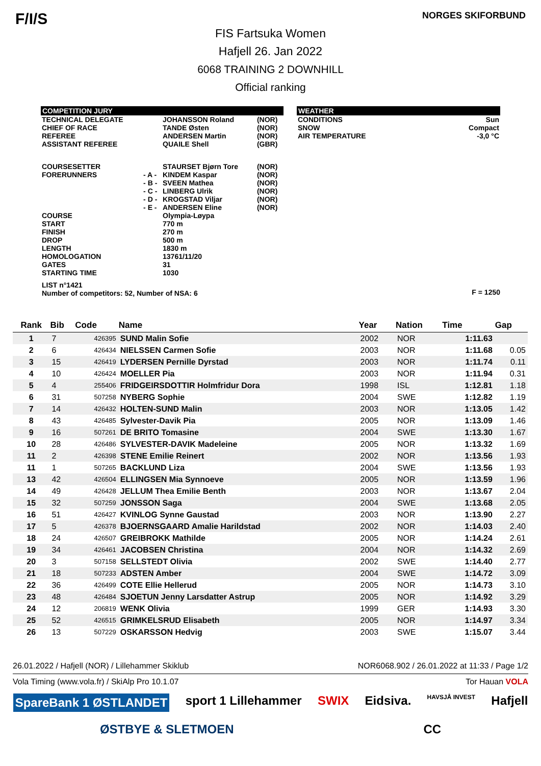F/I/S NORGES SKIFORBUND
FIS Fartsuka Women
Hafjell 26. Jan 2022
6068 TRAINING 2 DOWNHILL
Official ranking
COMPETITION JURY
| TECHNICAL DELEGATE | | JOHANSSON Roland | (NOR) |
| CHIEF OF RACE | | TANDE Østen | (NOR) |
| REFEREE | | ANDERSEN Martin | (NOR) |
| ASSISTANT REFEREE | | QUAILE Shell | (GBR) |
| COURSESETTER | | STAURSET Bjørn Tore | (NOR) |
| FORERUNNERS | - A - | KINDEM Kaspar | (NOR) |
| | - B - | SVEEN Mathea | (NOR) |
| | - C - | LINBERG Ulrik | (NOR) |
| | - D - | KROGSTAD Viljar | (NOR) |
| | - E - | ANDERSEN Eline | (NOR) |
| COURSE | | Olympia-Løypa | |
| START | | 770 m | |
| FINISH | | 270 m | |
| DROP | | 500 m | |
| LENGTH | | 1830 m | |
| HOMOLOGATION | | 13761/11/20 | |
| GATES | | 31 | |
| STARTING TIME | | 1030 | |
| LIST n°1421 Number of competitors: 52, Number of NSA: 6 | | | |
WEATHER
| CONDITIONS | Sun |
| SNOW | Compact |
| AIR TEMPERATURE | -3,0 °C |
F = 1250
| Rank | Bib | Code | Name | Year | Nation | Time | Gap |
| --- | --- | --- | --- | --- | --- | --- | --- |
| 1 | 7 | 426395 | SUND Malin Sofie | 2002 | NOR | 1:11.63 | |
| 2 | 6 | 426434 | NIELSSEN Carmen Sofie | 2003 | NOR | 1:11.68 | 0.05 |
| 3 | 15 | 426419 | LYDERSEN Pernille Dyrstad | 2003 | NOR | 1:11.74 | 0.11 |
| 4 | 10 | 426424 | MOELLER Pia | 2003 | NOR | 1:11.94 | 0.31 |
| 5 | 4 | 255406 | FRIDGEIRSDOTTIR Holmfridur Dora | 1998 | ISL | 1:12.81 | 1.18 |
| 6 | 31 | 507258 | NYBERG Sophie | 2004 | SWE | 1:12.82 | 1.19 |
| 7 | 14 | 426432 | HOLTEN-SUND Malin | 2003 | NOR | 1:13.05 | 1.42 |
| 8 | 43 | 426485 | Sylvester-Davik Pia | 2005 | NOR | 1:13.09 | 1.46 |
| 9 | 16 | 507261 | DE BRITO Tomasine | 2004 | SWE | 1:13.30 | 1.67 |
| 10 | 28 | 426486 | SYLVESTER-DAVIK Madeleine | 2005 | NOR | 1:13.32 | 1.69 |
| 11 | 2 | 426398 | STENE Emilie Reinert | 2002 | NOR | 1:13.56 | 1.93 |
| 11 | 1 | 507265 | BACKLUND Liza | 2004 | SWE | 1:13.56 | 1.93 |
| 13 | 42 | 426504 | ELLINGSEN Mia Synnoeve | 2005 | NOR | 1:13.59 | 1.96 |
| 14 | 49 | 426428 | JELLUM Thea Emilie Benth | 2003 | NOR | 1:13.67 | 2.04 |
| 15 | 32 | 507259 | JONSSON Saga | 2004 | SWE | 1:13.68 | 2.05 |
| 16 | 51 | 426427 | KVINLOG Synne Gaustad | 2003 | NOR | 1:13.90 | 2.27 |
| 17 | 5 | 426378 | BJOERNSGAARD Amalie Harildstad | 2002 | NOR | 1:14.03 | 2.40 |
| 18 | 24 | 426507 | GREIBROKK Mathilde | 2005 | NOR | 1:14.24 | 2.61 |
| 19 | 34 | 426461 | JACOBSEN Christina | 2004 | NOR | 1:14.32 | 2.69 |
| 20 | 3 | 507158 | SELLSTEDT Olivia | 2002 | SWE | 1:14.40 | 2.77 |
| 21 | 18 | 507233 | ADSTEN Amber | 2004 | SWE | 1:14.72 | 3.09 |
| 22 | 36 | 426499 | COTE Ellie Hellerud | 2005 | NOR | 1:14.73 | 3.10 |
| 23 | 48 | 426484 | SJOETUN Jenny Larsdatter Astrup | 2005 | NOR | 1:14.92 | 3.29 |
| 24 | 12 | 206819 | WENK Olivia | 1999 | GER | 1:14.93 | 3.30 |
| 25 | 52 | 426515 | GRIMKELSRUD Elisabeth | 2005 | NOR | 1:14.97 | 3.34 |
| 26 | 13 | 507229 | OSKARSSON Hedvig | 2003 | SWE | 1:15.07 | 3.44 |
26.01.2022 / Hafjell (NOR) / Lillehammer Skiklub NOR6068.902 / 26.01.2022 at 11:33 / Page 1/2
Vola Timing (www.vola.fr) / SkiAlp Pro 10.1.07 Tor Hauan VOLA
SpareBank 1 ØSTLANDET sport 1 Lillehammer SWIX Eidsiva. HAVSJÅ INVEST Hafjell ØSTBYE & SLETMOEN CC